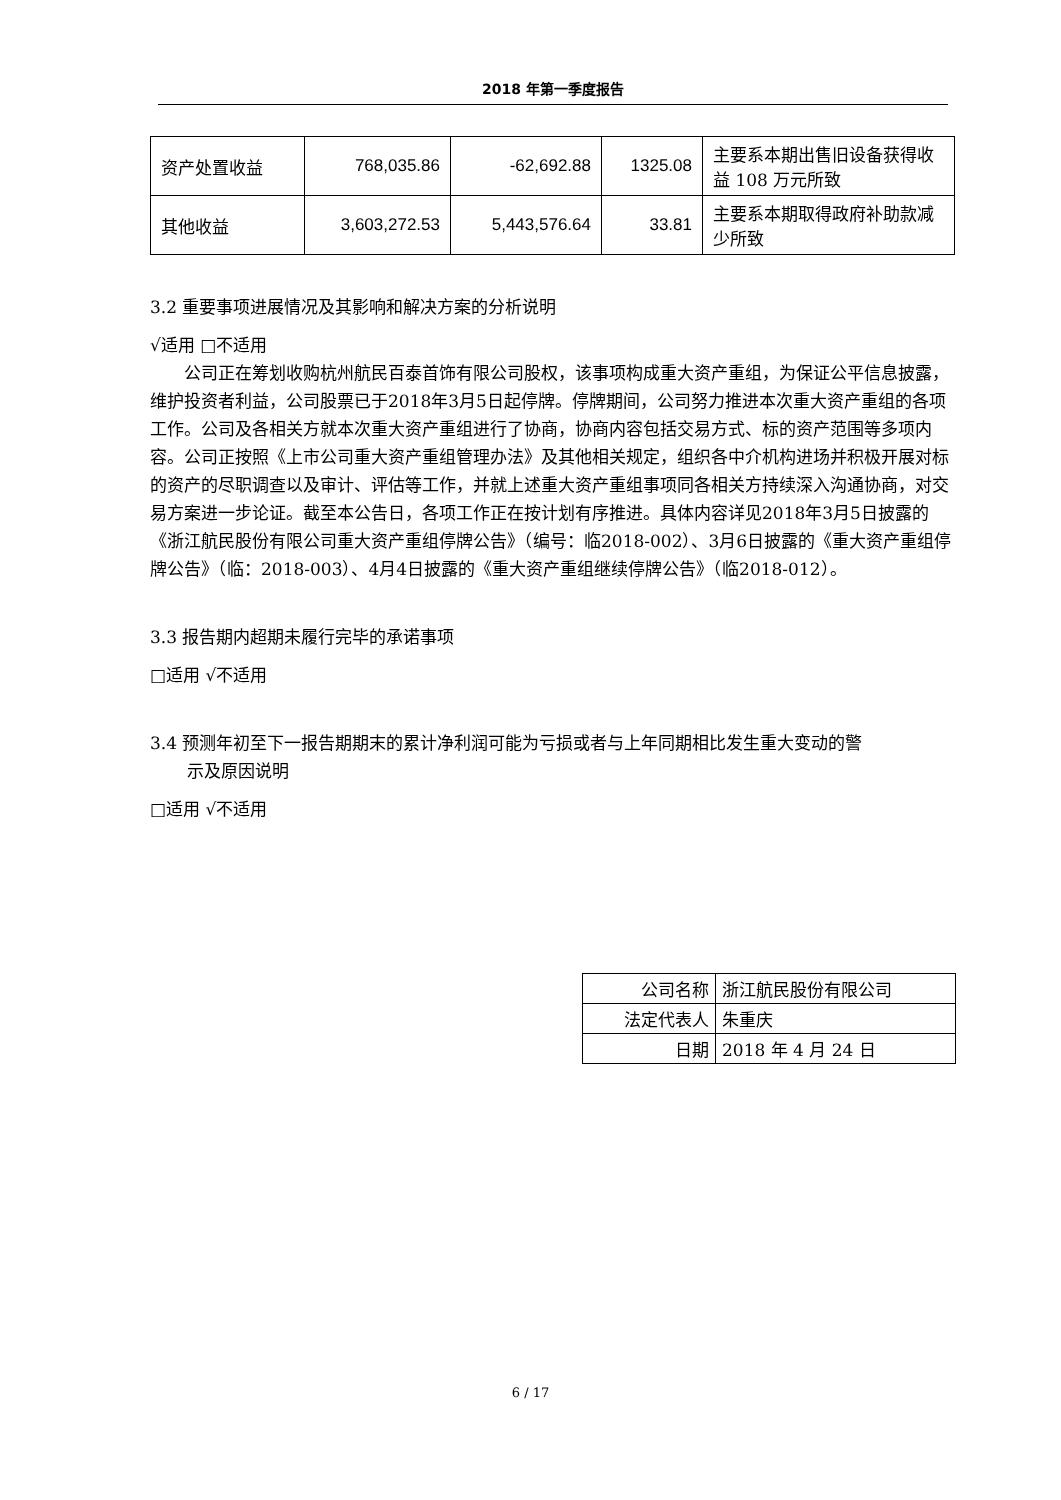2018 年第一季度报告
| 资产处置收益 | 768,035.86 | -62,692.88 | 1325.08 | 主要系本期出售旧设备获得收益 108 万元所致 |
| 其他收益 | 3,603,272.53 | 5,443,576.64 | 33.81 | 主要系本期取得政府补助款减少所致 |
3.2 重要事项进展情况及其影响和解决方案的分析说明
√适用 □不适用
公司正在筹划收购杭州航民百泰首饰有限公司股权，该事项构成重大资产重组，为保证公平信息披露，维护投资者利益，公司股票已于2018年3月5日起停牌。停牌期间，公司努力推进本次重大资产重组的各项工作。公司及各相关方就本次重大资产重组进行了协商，协商内容包括交易方式、标的资产范围等多项内容。公司正按照《上市公司重大资产重组管理办法》及其他相关规定，组织各中介机构进场并积极开展对标的资产的尽职调查以及审计、评估等工作，并就上述重大资产重组事项同各相关方持续深入沟通协商，对交易方案进一步论证。截至本公告日，各项工作正在按计划有序推进。具体内容详见2018年3月5日披露的《浙江航民股份有限公司重大资产重组停牌公告》（编号：临2018-002）、3月6日披露的《重大资产重组停牌公告》（临：2018-003）、4月4日披露的《重大资产重组继续停牌公告》（临2018-012）。
3.3 报告期内超期未履行完毕的承诺事项
□适用 √不适用
3.4 预测年初至下一报告期期末的累计净利润可能为亏损或者与上年同期相比发生重大变动的警
示及原因说明
□适用 √不适用
| 公司名称 | 浙江航民股份有限公司 |
| 法定代表人 | 朱重庆 |
| 日期 | 2018 年 4 月 24 日 |
6 / 17